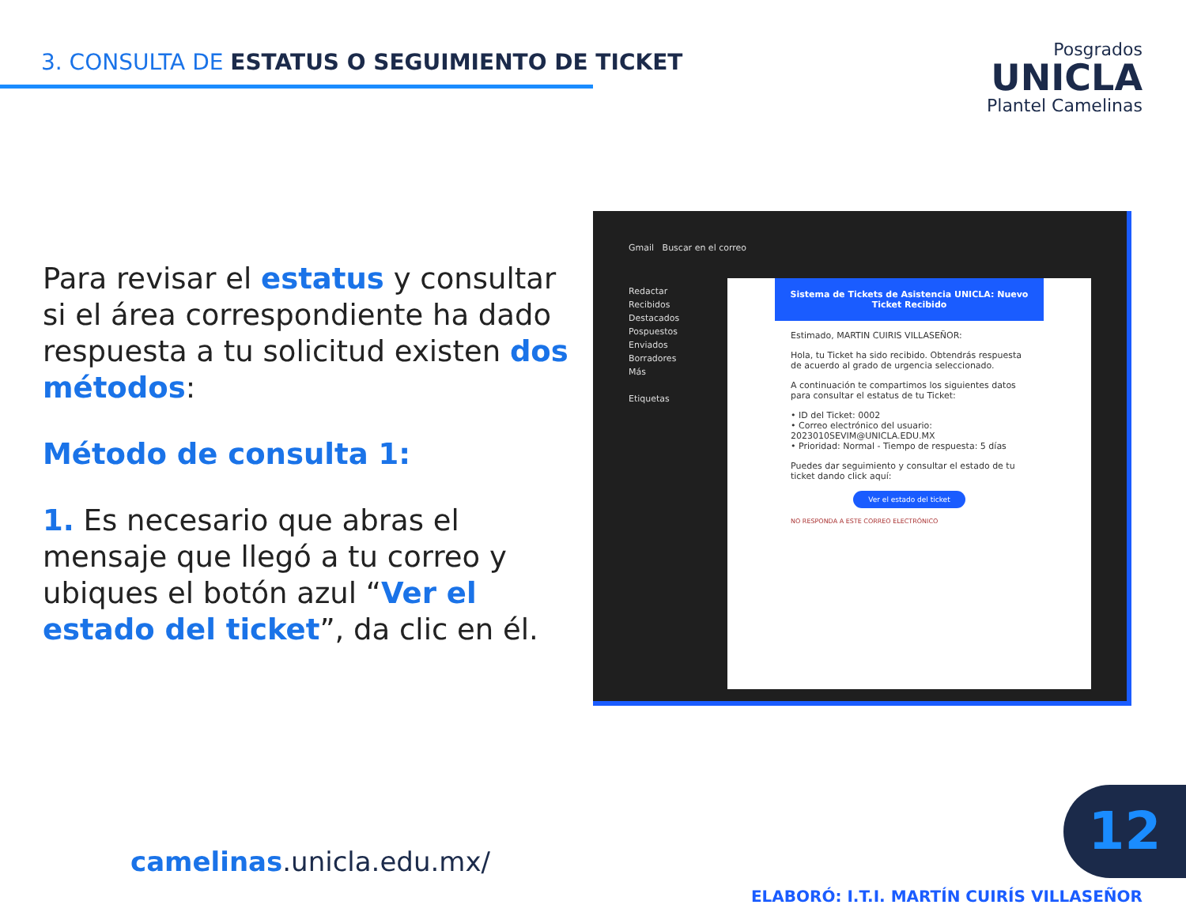3. CONSULTA DE ESTATUS O SEGUIMIENTO DE TICKET
Posgrados
UNICLA
Plantel Camelinas
Para revisar el estatus y consultar si el área correspondiente ha dado respuesta a tu solicitud existen dos métodos:
Método de consulta 1:
1. Es necesario que abras el mensaje que llegó a tu correo y ubiques el botón azul “Ver el estado del ticket”, da clic en él.
Gmail Buscar en el correo
Redactar
Recibidos
Destacados
Pospuestos
Enviados
Borradores
Más
Etiquetas
Sistema de Tickets de Asistencia UNICLA: Nuevo Ticket Recibido
Estimado, MARTIN CUIRIS VILLASEÑOR:
Hola, tu Ticket ha sido recibido. Obtendrás respuesta de acuerdo al grado de urgencia seleccionado.
A continuación te compartimos los siguientes datos para consultar el estatus de tu Ticket:
• ID del Ticket: 0002
• Correo electrónico del usuario: 2023010SEVIM@UNICLA.EDU.MX
• Prioridad: Normal - Tiempo de respuesta: 5 días
Puedes dar seguimiento y consultar el estado de tu ticket dando click aquí:
Ver el estado del ticket
NO RESPONDA A ESTE CORREO ELECTRÓNICO
camelinas.unicla.edu.mx/
12
ELABORÓ: I.T.I. MARTÍN CUIRÍS VILLASEÑOR